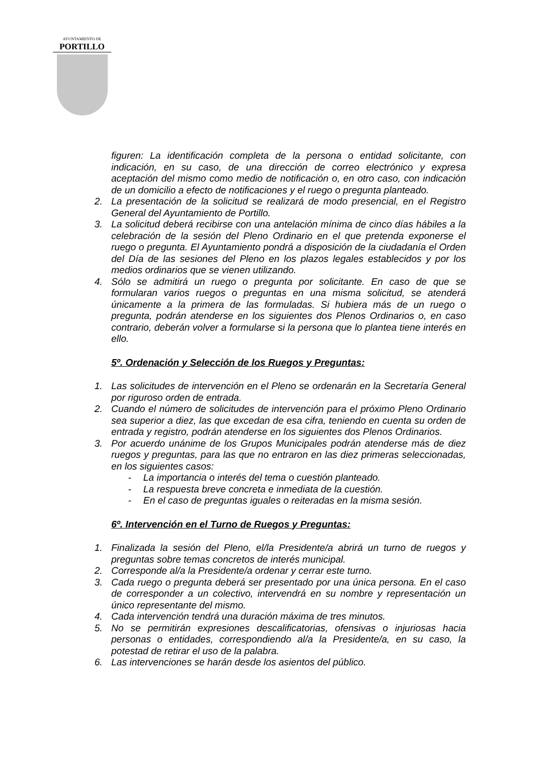AYUNTAMIENTO DE
PORTILLO
figuren: La identificación completa de la persona o entidad solicitante, con indicación, en su caso, de una dirección de correo electrónico y expresa aceptación del mismo como medio de notificación o, en otro caso, con indicación de un domicilio a efecto de notificaciones y el ruego o pregunta planteado.
2. La presentación de la solicitud se realizará de modo presencial, en el Registro General del Ayuntamiento de Portillo.
3. La solicitud deberá recibirse con una antelación mínima de cinco días hábiles a la celebración de la sesión del Pleno Ordinario en el que pretenda exponerse el ruego o pregunta. El Ayuntamiento pondrá a disposición de la ciudadanía el Orden del Día de las sesiones del Pleno en los plazos legales establecidos y por los medios ordinarios que se vienen utilizando.
4. Sólo se admitirá un ruego o pregunta por solicitante. En caso de que se formularan varios ruegos o preguntas en una misma solicitud, se atenderá únicamente a la primera de las formuladas. Si hubiera más de un ruego o pregunta, podrán atenderse en los siguientes dos Plenos Ordinarios o, en caso contrario, deberán volver a formularse si la persona que lo plantea tiene interés en ello.
5º. Ordenación y Selección de los Ruegos y Preguntas:
1. Las solicitudes de intervención en el Pleno se ordenarán en la Secretaría General por riguroso orden de entrada.
2. Cuando el número de solicitudes de intervención para el próximo Pleno Ordinario sea superior a diez, las que excedan de esa cifra, teniendo en cuenta su orden de entrada y registro, podrán atenderse en los siguientes dos Plenos Ordinarios.
3. Por acuerdo unánime de los Grupos Municipales podrán atenderse más de diez ruegos y preguntas, para las que no entraron en las diez primeras seleccionadas, en los siguientes casos:
- La importancia o interés del tema o cuestión planteado.
- La respuesta breve concreta e inmediata de la cuestión.
- En el caso de preguntas iguales o reiteradas en la misma sesión.
6º. Intervención en el Turno de Ruegos y Preguntas:
1. Finalizada la sesión del Pleno, el/la Presidente/a abrirá un turno de ruegos y preguntas sobre temas concretos de interés municipal.
2. Corresponde al/a la Presidente/a ordenar y cerrar este turno.
3. Cada ruego o pregunta deberá ser presentado por una única persona. En el caso de corresponder a un colectivo, intervendrá en su nombre y representación un único representante del mismo.
4. Cada intervención tendrá una duración máxima de tres minutos.
5. No se permitirán expresiones descalificatorias, ofensivas o injuriosas hacia personas o entidades, correspondiendo al/a la Presidente/a, en su caso, la potestad de retirar el uso de la palabra.
6. Las intervenciones se harán desde los asientos del público.